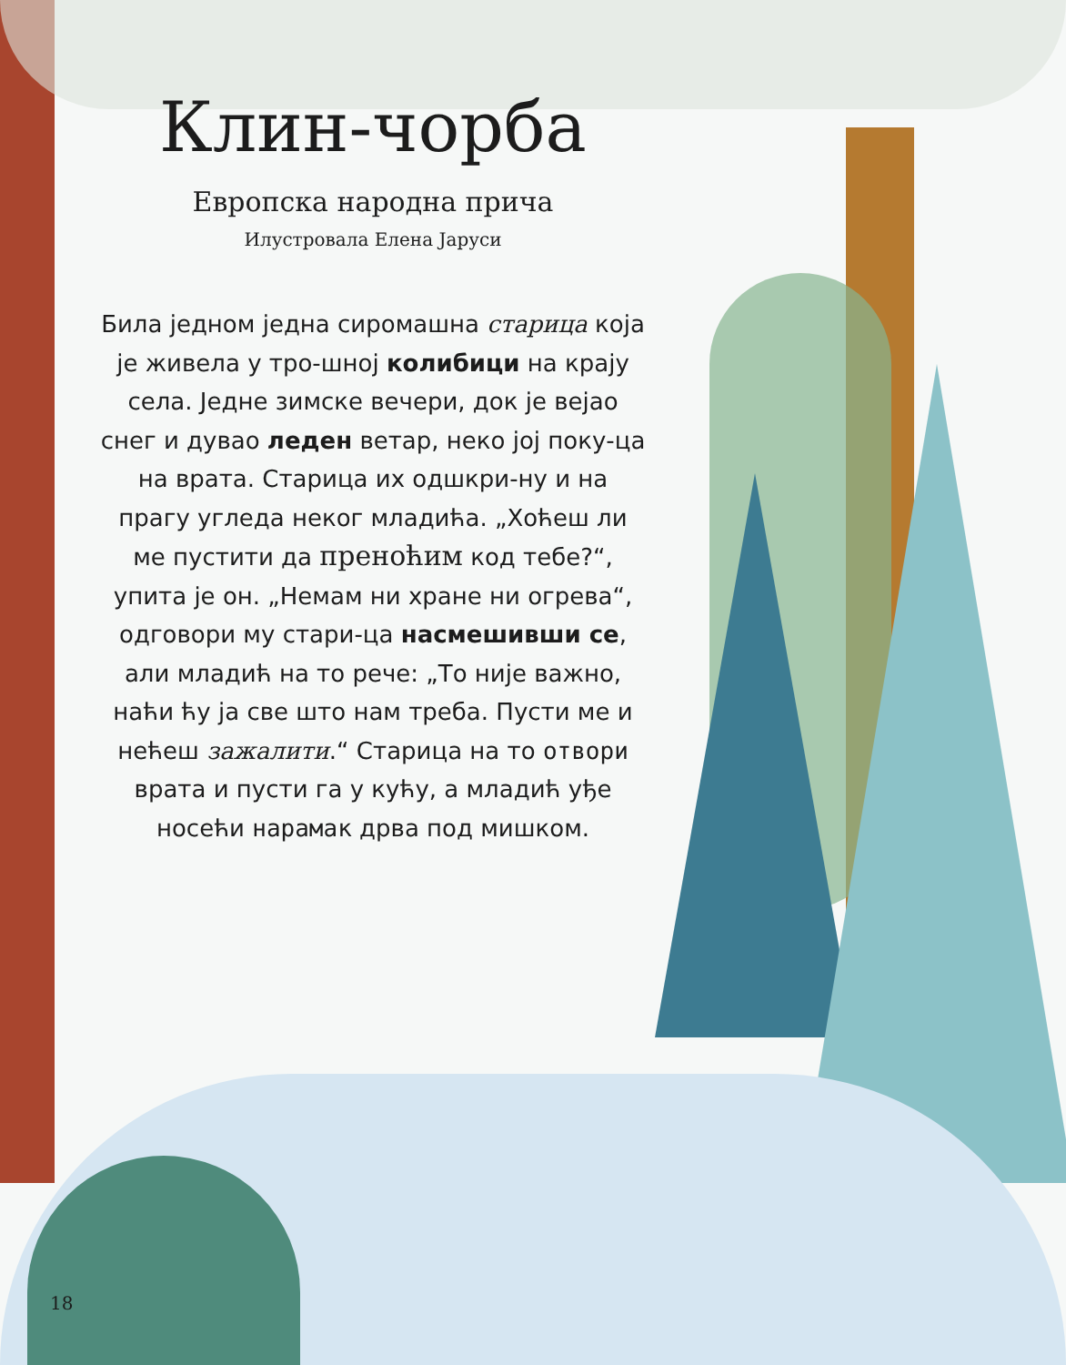Клин-чорба
Европска народна прича
Илустровала Елена Јаруси
Била једном једна сиромашна старица која је живела у тро-шној колибици на крају села. Једне зимске вечери, док је вејао снег и дувао леден ветар, неко јој поку-ца на врата. Старица их одшкри-ну и на прагу угледа неког младића. „Хоћеш ли ме пустити да преноћим код тебе?“, упита је он. „Немам ни хране ни огрева“, одговори му стари-ца насмешивши се, али младић на то рече: „То није важно, наћи ћу ја све што нам треба. Пусти ме и нећеш зажалити.“ Старица на то отвори врата и пусти га у кућу, а младић уђе носећи нарамак дрва под мишком.
18